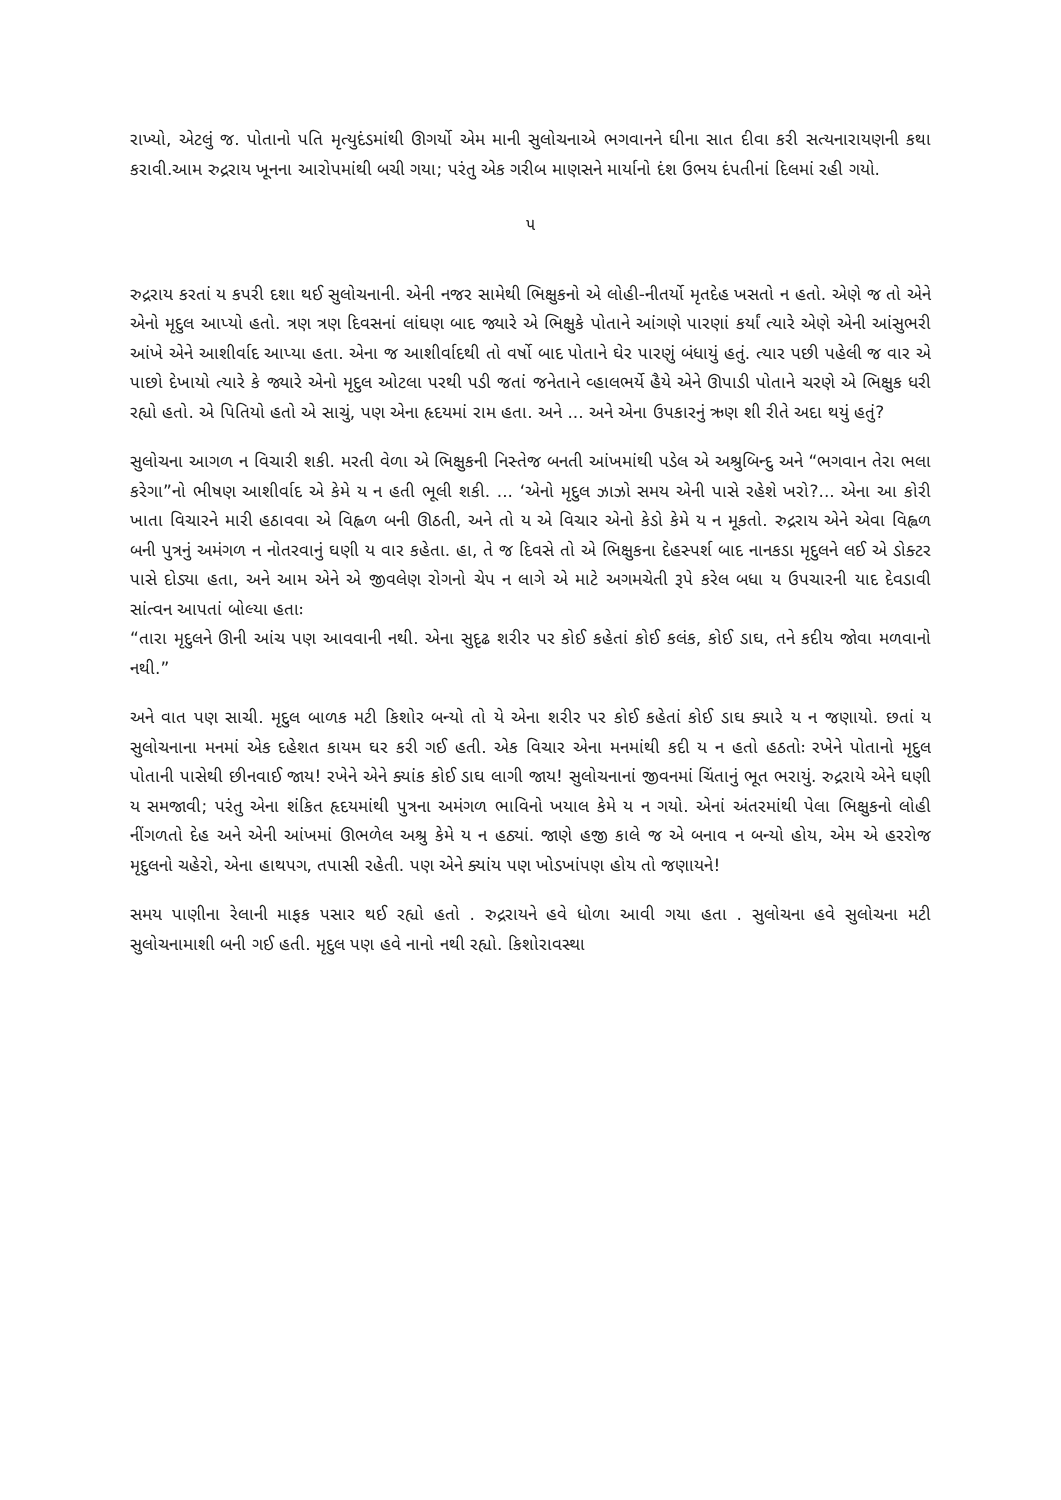રાખ્યો, એટલું જ. પોતાનો પતિ મૃત્યુદંડમાંથી ઊગર્યો એમ માની સુલોચનાએ ભગવાનને ઘીના સાત દીવા કરી સત્યનારાયણની કથા કરાવી.આમ રુદ્રરાય ખૂનના આરોપમાંથી બચી ગયા; પરંતુ એક ગરીબ માણસને માર્યાનો દંશ ઉભય દંપતીનાં દિલમાં રહી ગયો.
૫
રુદ્રરાય કરતાં ય કપરી દશા થઈ સુલોચનાની. એની નજર સામેથી ભિક્ષુકનો એ લોહી-નીતર્યો મૃતદેહ ખસતો ન હતો. એણે જ તો એને એનો મૃદુલ આપ્યો હતો. ત્રણ ત્રણ દિવસનાં લાંઘણ બાદ જ્યારે એ ભિક્ષુકે પોતાને આંગણે પારણાં કર્યાં ત્યારે એણે એની આંસુભરી આંખે એને આશીર્વાદ આપ્યા હતા. એના જ આશીર્વાદથી તો વર્ષો બાદ પોતાને ઘેર પારણું બંધાયું હતું. ત્યાર પછી પહેલી જ વાર એ પાછો દેખાયો ત્યારે કે જ્યારે એનો મૃદુલ ઓટલા પરથી પડી જતાં જનેતાને વ્હાલભર્યે હૈયે એને ઊપાડી પોતાને ચરણે એ ભિક્ષુક ધરી રહ્યો હતો. એ પિતિયો હતો એ સાચું, પણ એના હૃદયમાં રામ હતા. અને ... અને એના ઉપકારનું ઋણ શી રીતે અદા થયું હતું?
સુલોચના આગળ ન વિચારી શકી. મરતી વેળા એ ભિક્ષુકની નિસ્તેજ બનતી આંખમાંથી પડેલ એ અશ્રુબિન્દુ અને “ભગવાન તેરા ભલા કરેગા”નો ભીષણ આશીર્વાદ એ કેમે ય ન હતી ભૂલી શકી. ... ‘એનો મૃદુલ ઝાઝો સમય એની પાસે રહેશે ખરો?... એના આ કોરી ખાતા વિચારને મારી હઠાવવા એ વિહ્વળ બની ઊઠતી, અને તો ય એ વિચાર એનો કેડો કેમે ય ન મૂકતો. રુદ્રરાય એને એવા વિહ્વળ બની પુત્રનું અમંગળ ન નોતરવાનું ઘણી ય વાર કહેતા. હા, તે જ દિવસે તો એ ભિક્ષુકના દેહસ્પર્શ બાદ નાનકડા મૃદુલને લઈ એ ડોક્ટર પાસે દોડ્યા હતા, અને આમ એને એ જીવલેણ રોગનો ચેપ ન લાગે એ માટે અગમચેતી રૂપે કરેલ બધા ય ઉપચારની યાદ દેવડાવી સાંત્વન આપતાં બોલ્યા હતાઃ
“તારા મૃદુલને ઊની આંચ પણ આવવાની નથી. એના સુદૃઢ શરીર પર કોઈ કહેતાં કોઈ કલંક, કોઈ ડાઘ, તને કદીય જોવા મળવાનો નથી.”
અને વાત પણ સાચી. મૃદુલ બાળક મટી કિશોર બન્યો તો યે એના શરીર પર કોઈ કહેતાં કોઈ ડાઘ ક્યારે ય ન જણાયો. છતાં ય સુલોચનાના મનમાં એક દહેશત કાયમ ઘર કરી ગઈ હતી. એક વિચાર એના મનમાંથી કદી ય ન હતો હઠતોઃ રખેને પોતાનો મૃદુલ પોતાની પાસેથી છીનવાઈ જાય! રખેને એને ક્યાંક કોઈ ડાઘ લાગી જાય! સુલોચનાનાં જીવનમાં ચિંતાનું ભૂત ભરાયું. રુદ્રરાયે એને ઘણી ય સમજાવી; પરંતુ એના શંકિત હૃદયમાંથી પુત્રના અમંગળ ભાવિનો ખયાલ કેમે ય ન ગયો. એનાં અંતરમાંથી પેલા ભિક્ષુકનો લોહી નીંગળતો દેહ અને એની આંખમાં ઊભળેલ અશ્રુ કેમે ય ન હઠ્યાં. જાણે હજી કાલે જ એ બનાવ ન બન્યો હોય, એમ એ હરરોજ મૃદુલનો ચહેરો, એના હાથપગ, તપાસી રહેતી. પણ એને ક્યાંય પણ ખોડખાંપણ હોય તો જણાયને!
સમય પાણીના રેલાની માફક પસાર થઈ રહ્યો હતો . રુદ્રરાયને હવે ધોળા આવી ગયા હતા . સુલોચના હવે સુલોચના મટી સુલોચનામાશી બની ગઈ હતી. મૃદુલ પણ હવે નાનો નથી રહ્યો. કિશોરાવસ્થા